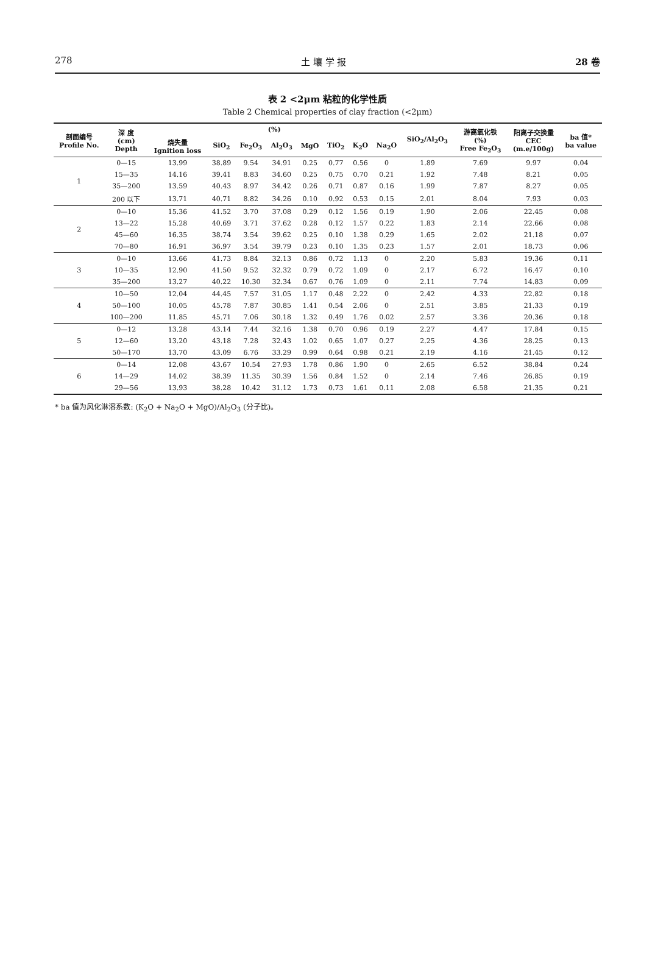278 土 壤 学 报 28 卷
表 2 <2μm 粘粒的化学性质
Table 2 Chemical properties of clay fraction (<2μm)
| 剖面编号 Profile No. | 深 度 (cm) Depth | (%) | | | | | | | | SiO<sub>2</sub>/Al<sub>2</sub>O<sub>3</sub> | 游离氧化铁 (%) Free Fe<sub>2</sub>O<sub>3</sub> | 阳离子交换量 CEC (m.e/100g) | ba 值* ba value |
| --- | --- | --- | --- | --- | --- | --- | --- | --- | --- | --- | --- | --- | --- |
| | | 烧失量 Ignition loss | SiO<sub>2</sub> | Fe<sub>2</sub>O<sub>3</sub> | Al<sub>2</sub>O<sub>3</sub> | MgO | TiO<sub>2</sub> | K<sub>2</sub>O | Na<sub>2</sub>O | | | | |
| 1 | 0—15 | 13.99 | 38.89 | 9.54 | 34.91 | 0.25 | 0.77 | 0.56 | 0 | 1.89 | 7.69 | 9.97 | 0.04 |
| | 15—35 | 14.16 | 39.41 | 8.83 | 34.60 | 0.25 | 0.75 | 0.70 | 0.21 | 1.92 | 7.48 | 8.21 | 0.05 |
| | 35—200 | 13.59 | 40.43 | 8.97 | 34.42 | 0.26 | 0.71 | 0.87 | 0.16 | 1.99 | 7.87 | 8.27 | 0.05 |
| | 200 以下 | 13.71 | 40.71 | 8.82 | 34.26 | 0.10 | 0.92 | 0.53 | 0.15 | 2.01 | 8.04 | 7.93 | 0.03 |
| 2 | 0—10 | 15.36 | 41.52 | 3.70 | 37.08 | 0.29 | 0.12 | 1.56 | 0.19 | 1.90 | 2.06 | 22.45 | 0.08 |
| | 13—22 | 15.28 | 40.69 | 3.71 | 37.62 | 0.28 | 0.12 | 1.57 | 0.22 | 1.83 | 2.14 | 22.66 | 0.08 |
| | 45—60 | 16.35 | 38.74 | 3.54 | 39.62 | 0.25 | 0.10 | 1.38 | 0.29 | 1.65 | 2.02 | 21.18 | 0.07 |
| | 70—80 | 16.91 | 36.97 | 3.54 | 39.79 | 0.23 | 0.10 | 1.35 | 0.23 | 1.57 | 2.01 | 18.73 | 0.06 |
| 3 | 0—10 | 13.66 | 41.73 | 8.84 | 32.13 | 0.86 | 0.72 | 1.13 | 0 | 2.20 | 5.83 | 19.36 | 0.11 |
| | 10—35 | 12.90 | 41.50 | 9.52 | 32.32 | 0.79 | 0.72 | 1.09 | 0 | 2.17 | 6.72 | 16.47 | 0.10 |
| | 35—200 | 13.27 | 40.22 | 10.30 | 32.34 | 0.67 | 0.76 | 1.09 | 0 | 2.11 | 7.74 | 14.83 | 0.09 |
| 4 | 10—50 | 12.04 | 44.45 | 7.57 | 31.05 | 1.17 | 0.48 | 2.22 | 0 | 2.42 | 4.33 | 22.82 | 0.18 |
| | 50—100 | 10.05 | 45.78 | 7.87 | 30.85 | 1.41 | 0.54 | 2.06 | 0 | 2.51 | 3.85 | 21.33 | 0.19 |
| | 100—200 | 11.85 | 45.71 | 7.06 | 30.18 | 1.32 | 0.49 | 1.76 | 0.02 | 2.57 | 3.36 | 20.36 | 0.18 |
| 5 | 0—12 | 13.28 | 43.14 | 7.44 | 32.16 | 1.38 | 0.70 | 0.96 | 0.19 | 2.27 | 4.47 | 17.84 | 0.15 |
| | 12—60 | 13.20 | 43.18 | 7.28 | 32.43 | 1.02 | 0.65 | 1.07 | 0.27 | 2.25 | 4.36 | 28.25 | 0.13 |
| | 50—170 | 13.70 | 43.09 | 6.76 | 33.29 | 0.99 | 0.64 | 0.98 | 0.21 | 2.19 | 4.16 | 21.45 | 0.12 |
| 6 | 0—14 | 12.08 | 43.67 | 10.54 | 27.93 | 1.78 | 0.86 | 1.90 | 0 | 2.65 | 6.52 | 38.84 | 0.24 |
| | 14—29 | 14.02 | 38.39 | 11.35 | 30.39 | 1.56 | 0.84 | 1.52 | 0 | 2.14 | 7.46 | 26.85 | 0.19 |
| | 29—56 | 13.93 | 38.28 | 10.42 | 31.12 | 1.73 | 0.73 | 1.61 | 0.11 | 2.08 | 6.58 | 21.35 | 0.21 |
* ba 值为风化淋溶系数: (K<sub>2</sub>O + Na<sub>2</sub>O + MgO)/Al<sub>2</sub>O<sub>3</sub> (分子比)。